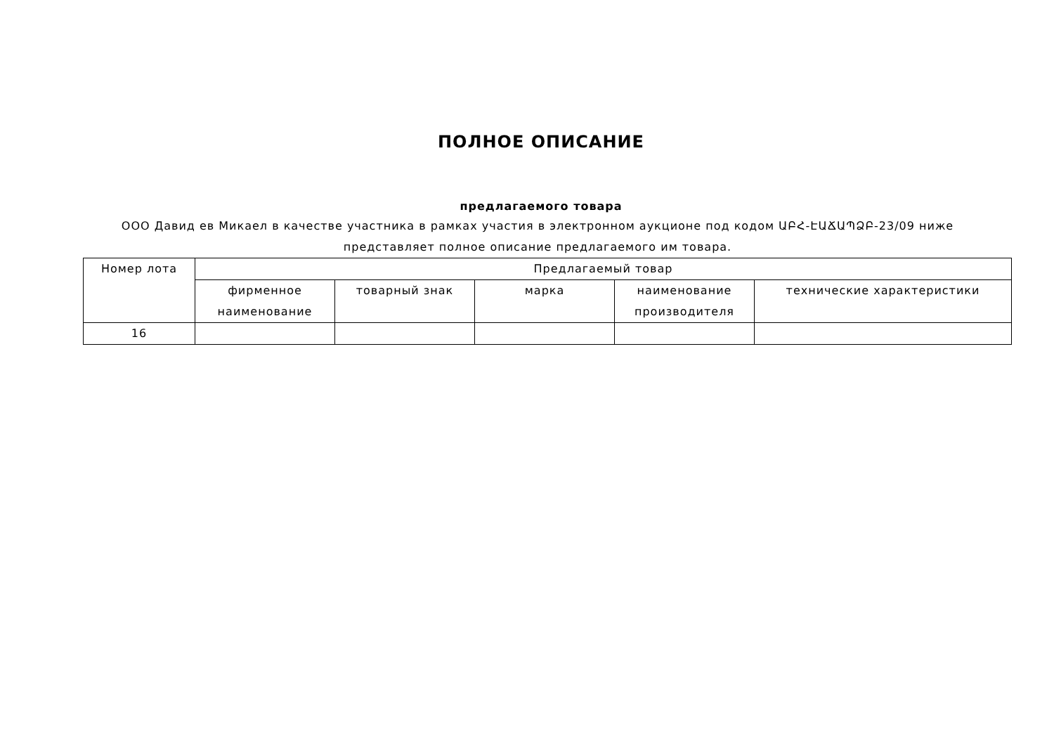ПОЛНОЕ ОПИСАНИЕ
предлагаемого товара
ООО Давид ев Микаел в качестве участника в рамках участия в электронном аукционе под кодом ԱԲՀ-ԷԱՃԱՊՁԲ-23/09 ниже представляет полное описание предлагаемого им товара.
| Номер лота | Предлагаемый товар | | | | |
| | фирменное наименование | товарный знак | марка | наименование производителя | технические характеристики |
| 16 | | | | | |